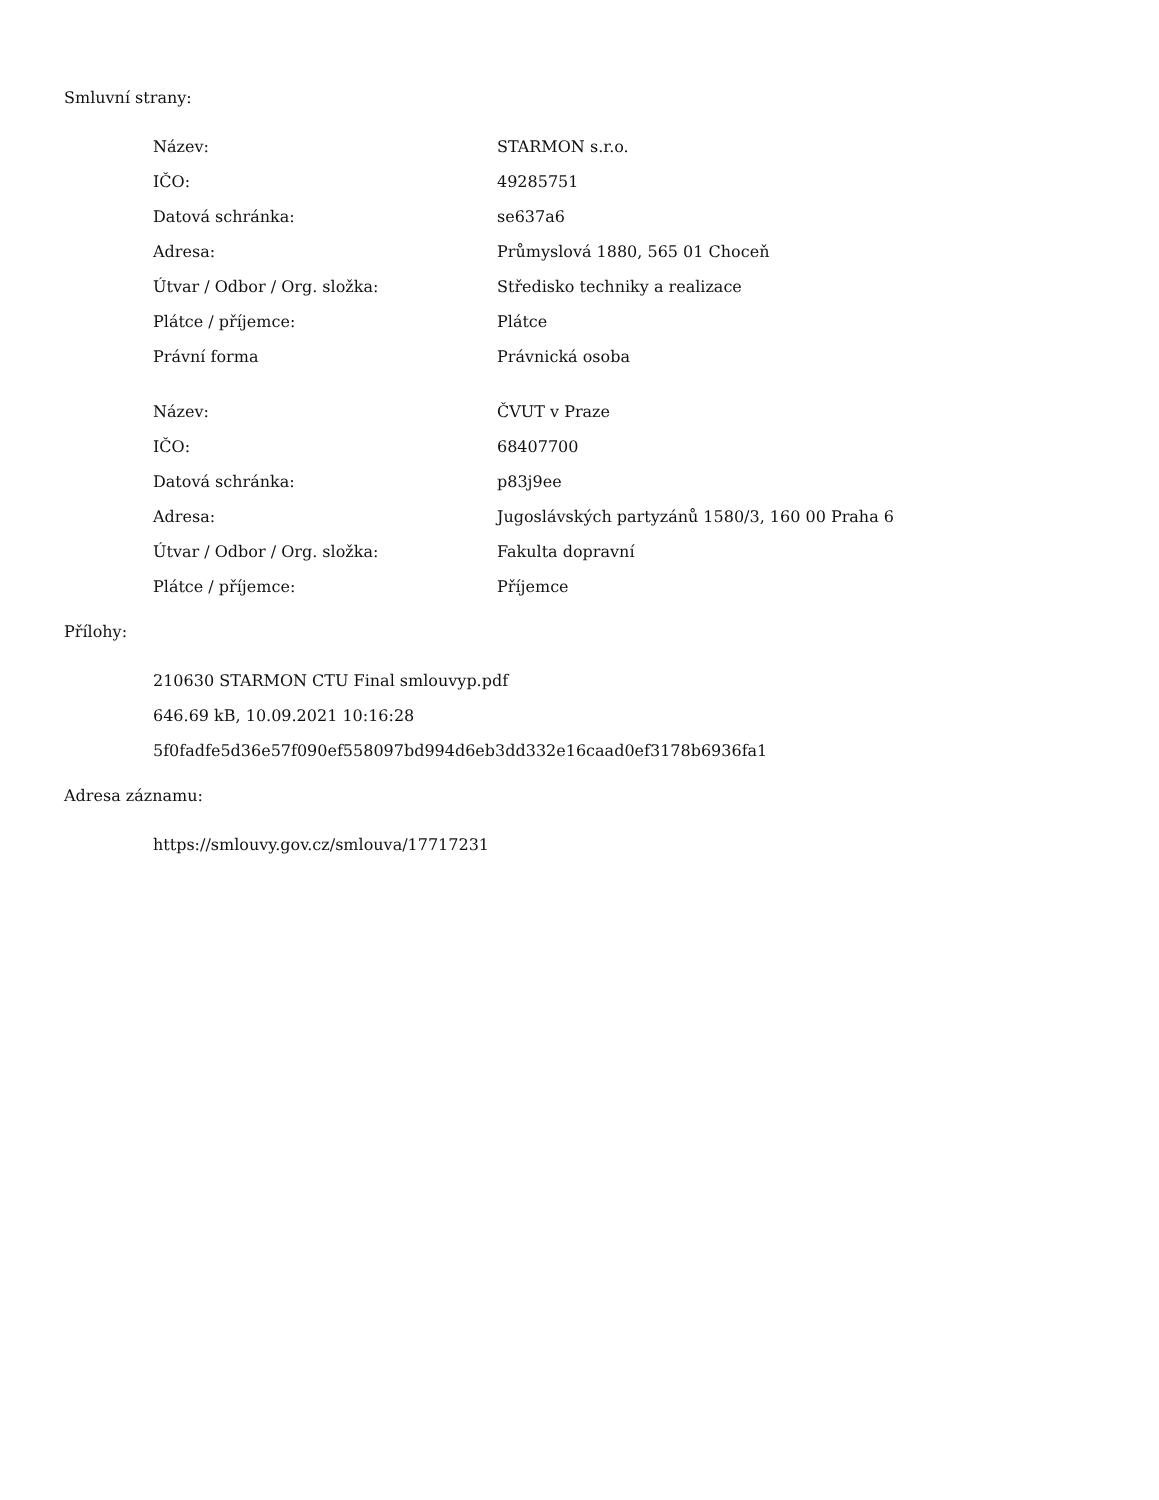Smluvní strany:
| Název: | STARMON s.r.o. |
| IČO: | 49285751 |
| Datová schránka: | se637a6 |
| Adresa: | Průmyslová 1880, 565 01 Choceň |
| Útvar / Odbor / Org. složka: | Středisko techniky a realizace |
| Plátce / příjemce: | Plátce |
| Právní forma | Právnická osoba |
| Název: | ČVUT v Praze |
| IČO: | 68407700 |
| Datová schránka: | p83j9ee |
| Adresa: | Jugoslávských partyzánů 1580/3, 160 00 Praha 6 |
| Útvar / Odbor / Org. složka: | Fakulta dopravní |
| Plátce / příjemce: | Příjemce |
Přílohy:
210630 STARMON CTU Final smlouvyp.pdf
646.69 kB, 10.09.2021 10:16:28
5f0fadfe5d36e57f090ef558097bd994d6eb3dd332e16caad0ef3178b6936fa1
Adresa záznamu:
https://smlouvy.gov.cz/smlouva/17717231